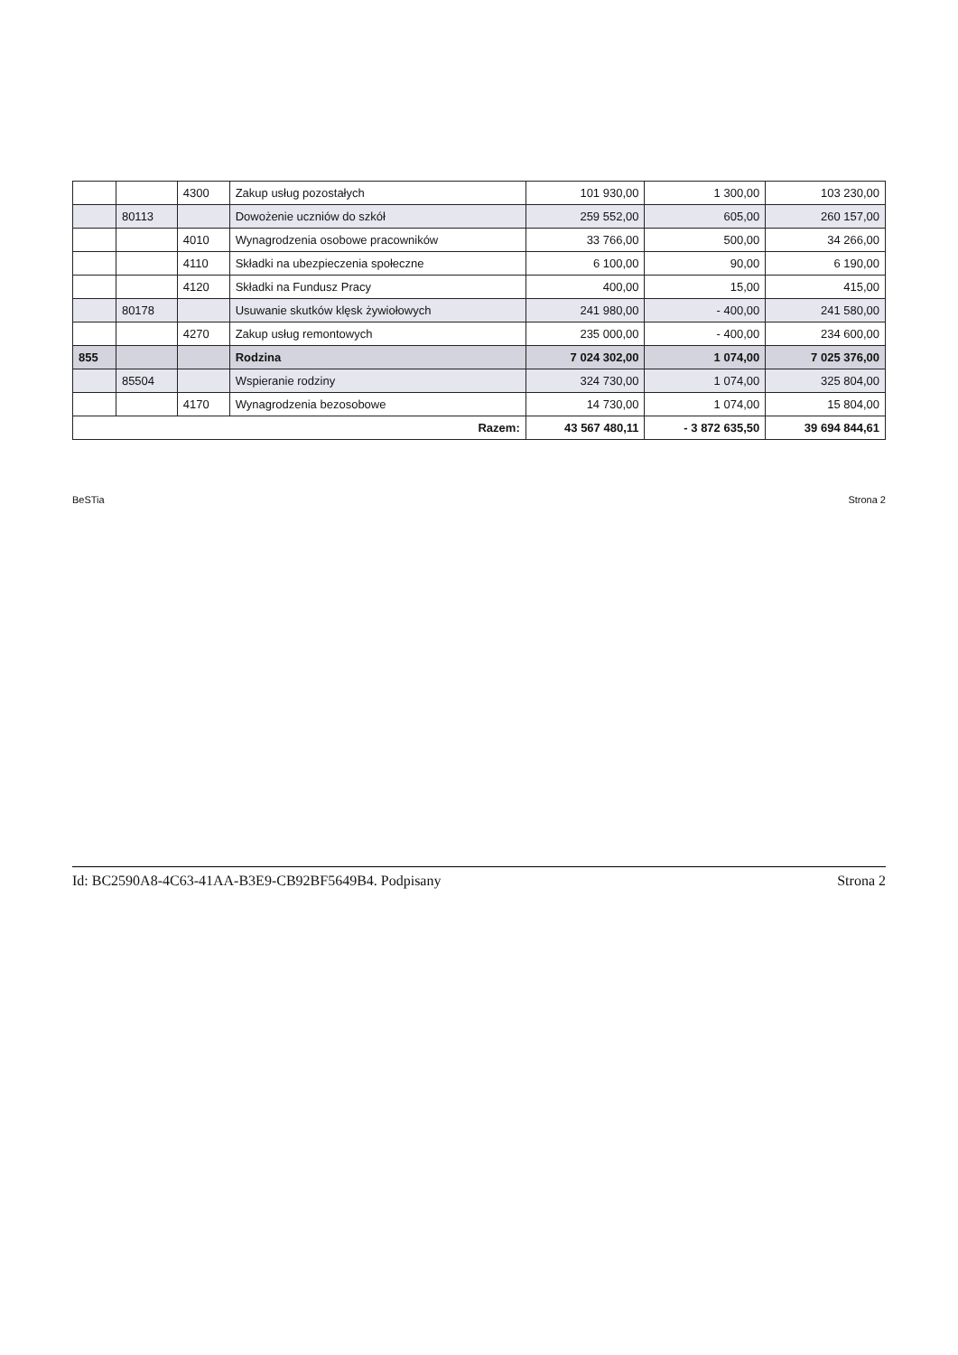| | | 4300 | Zakup usług pozostałych | 101 930,00 | 1 300,00 | 103 230,00 |
| | 80113 | | Dowożenie uczniów do szkół | 259 552,00 | 605,00 | 260 157,00 |
| | | 4010 | Wynagrodzenia osobowe pracowników | 33 766,00 | 500,00 | 34 266,00 |
| | | 4110 | Składki na ubezpieczenia społeczne | 6 100,00 | 90,00 | 6 190,00 |
| | | 4120 | Składki na Fundusz Pracy | 400,00 | 15,00 | 415,00 |
| | 80178 | | Usuwanie skutków klęsk żywiołowych | 241 980,00 | - 400,00 | 241 580,00 |
| | | 4270 | Zakup usług remontowych | 235 000,00 | - 400,00 | 234 600,00 |
| 855 | | | Rodzina | 7 024 302,00 | 1 074,00 | 7 025 376,00 |
| | 85504 | | Wspieranie rodziny | 324 730,00 | 1 074,00 | 325 804,00 |
| | | 4170 | Wynagrodzenia bezosobowe | 14 730,00 | 1 074,00 | 15 804,00 |
| Razem: | | | | 43 567 480,11 | - 3 872 635,50 | 39 694 844,61 |
BeSTia Strona 2
Id: BC2590A8-4C63-41AA-B3E9-CB92BF5649B4. Podpisany Strona 2